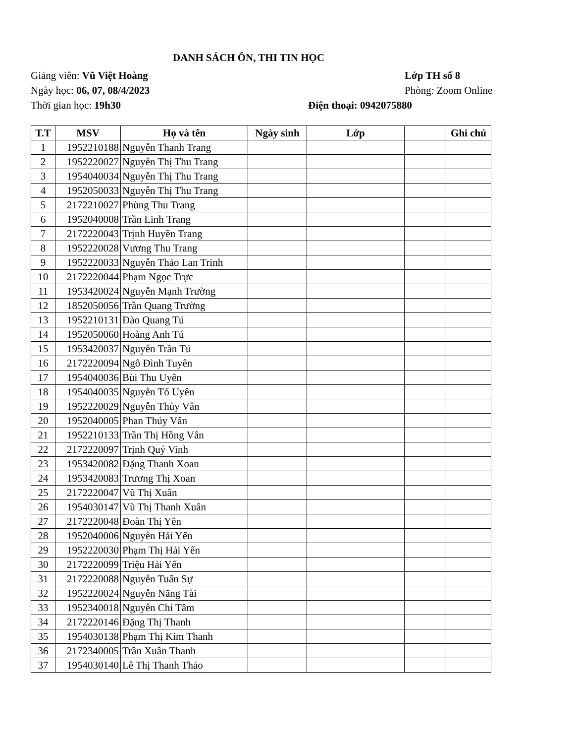DANH SÁCH ÔN, THI TIN HỌC
Giảng viên: Vũ Việt Hoàng Lớp TH số 8
Ngày học: 06, 07, 08/4/2023 Phòng: Zoom Online
Thời gian học: 19h30 Điện thoại: 0942075880
| T.T | MSV | Họ và tên | Ngày sinh | Lớp | | Ghi chú |
| --- | --- | --- | --- | --- | --- | --- |
| 1 | 1952210188 | Nguyễn Thanh Trang | | | | |
| 2 | 1952220027 | Nguyễn Thị Thu Trang | | | | |
| 3 | 1954040034 | Nguyễn Thị Thu Trang | | | | |
| 4 | 1952050033 | Nguyễn Thị Thu Trang | | | | |
| 5 | 2172210027 | Phùng Thu Trang | | | | |
| 6 | 1952040008 | Trần Linh Trang | | | | |
| 7 | 2172220043 | Trịnh Huyền Trang | | | | |
| 8 | 1952220028 | Vương Thu Trang | | | | |
| 9 | 1952220033 | Nguyễn Thảo Lan Trinh | | | | |
| 10 | 2172220044 | Phạm Ngọc Trực | | | | |
| 11 | 1953420024 | Nguyễn Mạnh Trường | | | | |
| 12 | 1852050056 | Trần Quang Trường | | | | |
| 13 | 1952210131 | Đào Quang Tú | | | | |
| 14 | 1952050060 | Hoàng Anh Tú | | | | |
| 15 | 1953420037 | Nguyễn Trần Tú | | | | |
| 16 | 2172220094 | Ngô Đình Tuyên | | | | |
| 17 | 1954040036 | Bùi Thu Uyên | | | | |
| 18 | 1954040035 | Nguyễn Tố Uyên | | | | |
| 19 | 1952220029 | Nguyễn Thủy Vân | | | | |
| 20 | 1952040005 | Phan Thúy Vân | | | | |
| 21 | 1952210133 | Trần Thị Hồng Vân | | | | |
| 22 | 2172220097 | Trịnh Quý Vinh | | | | |
| 23 | 1953420082 | Đặng Thanh Xoan | | | | |
| 24 | 1953420083 | Trương Thị Xoan | | | | |
| 25 | 2172220047 | Vũ Thị Xuân | | | | |
| 26 | 1954030147 | Vũ Thị Thanh Xuân | | | | |
| 27 | 2172220048 | Đoàn Thị Yên | | | | |
| 28 | 1952040006 | Nguyễn Hải Yến | | | | |
| 29 | 1952220030 | Phạm Thị Hải Yến | | | | |
| 30 | 2172220099 | Triệu Hải Yến | | | | |
| 31 | 2172220088 | Nguyễn Tuấn Sự | | | | |
| 32 | 1952220024 | Nguyễn Năng Tài | | | | |
| 33 | 1952340018 | Nguyễn Chí Tâm | | | | |
| 34 | 2172220146 | Đặng Thị Thanh | | | | |
| 35 | 1954030138 | Phạm Thị Kim Thanh | | | | |
| 36 | 2172340005 | Trần Xuân Thanh | | | | |
| 37 | 1954030140 | Lê Thị Thanh Thảo | | | | |